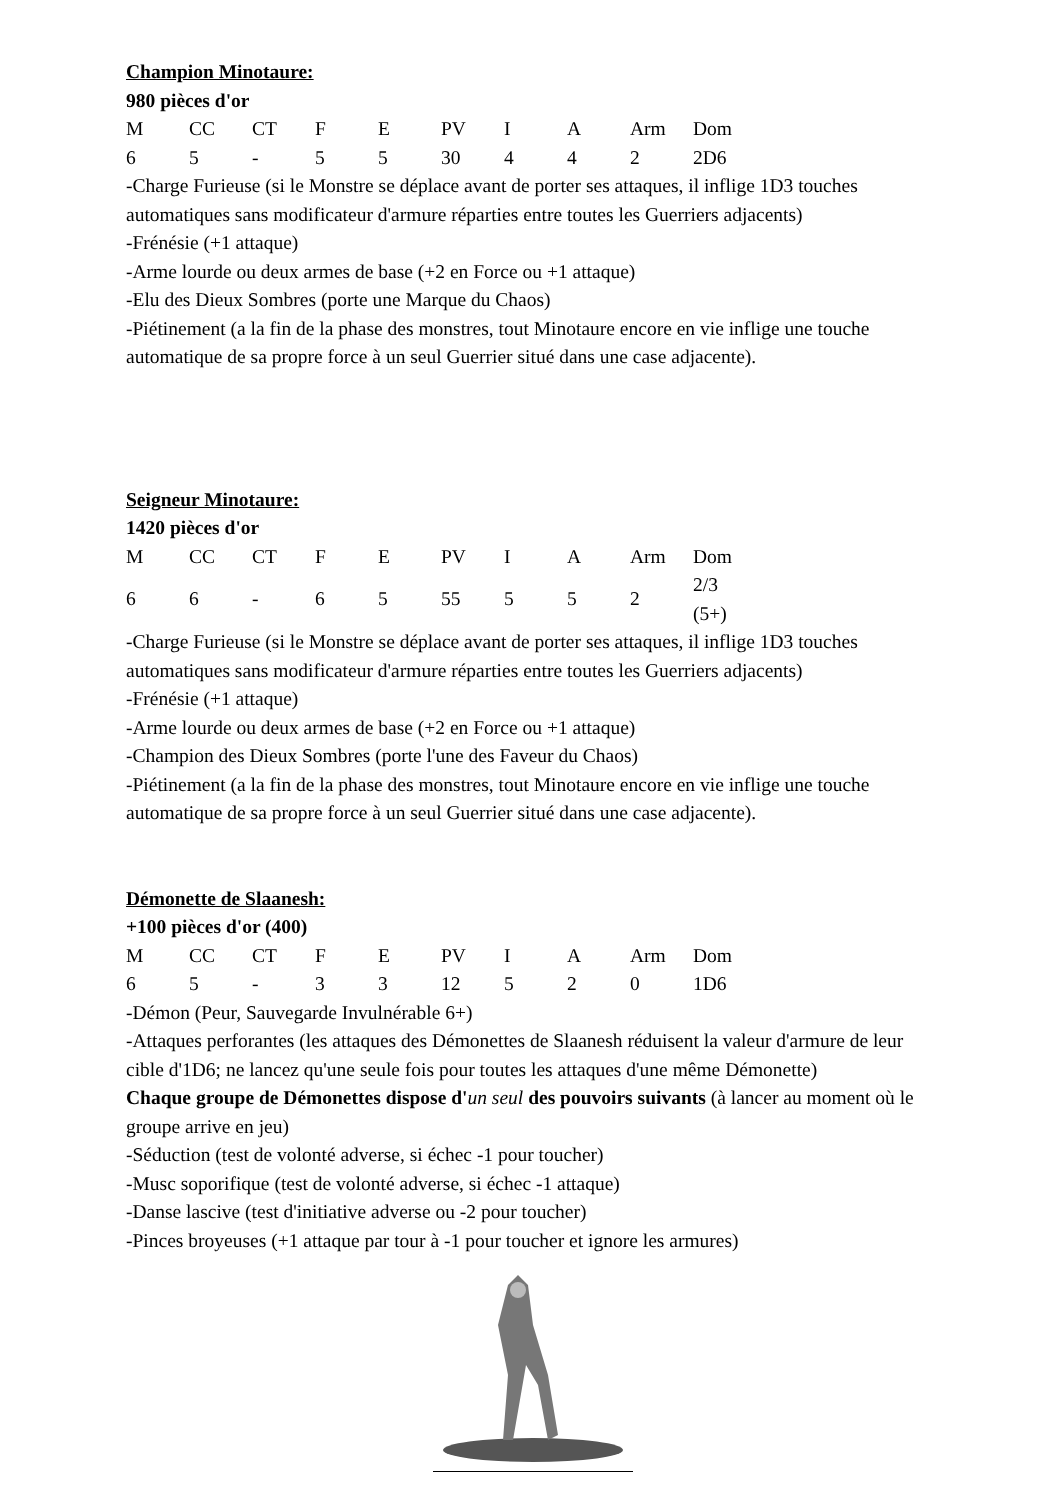Champion Minotaure:
980 pièces d'or
| M | CC | CT | F | E | PV | I | A | Arm | Dom |
| --- | --- | --- | --- | --- | --- | --- | --- | --- | --- |
| 6 | 5 | - | 5 | 5 | 30 | 4 | 4 | 2 | 2D6 |
-Charge Furieuse (si le Monstre se déplace avant de porter ses attaques, il inflige 1D3 touches automatiques sans modificateur d'armure réparties entre toutes les Guerriers adjacents)
-Frénésie (+1 attaque)
-Arme lourde ou deux armes de base (+2 en Force ou +1 attaque)
-Elu des Dieux Sombres (porte une Marque du Chaos)
-Piétinement (a la fin de la phase des monstres, tout Minotaure encore en vie inflige une touche automatique de sa propre force à un seul Guerrier situé dans une case adjacente).
Seigneur Minotaure:
1420 pièces d'or
| M | CC | CT | F | E | PV | I | A | Arm | Dom |
| --- | --- | --- | --- | --- | --- | --- | --- | --- | --- |
| 6 | 6 | - | 6 | 5 | 55 | 5 | 5 | 2 | 2/3 (5+) |
-Charge Furieuse (si le Monstre se déplace avant de porter ses attaques, il inflige 1D3 touches automatiques sans modificateur d'armure réparties entre toutes les Guerriers adjacents)
-Frénésie (+1 attaque)
-Arme lourde ou deux armes de base (+2 en Force ou +1 attaque)
-Champion des Dieux Sombres (porte l'une des Faveur du Chaos)
-Piétinement (a la fin de la phase des monstres, tout Minotaure encore en vie inflige une touche automatique de sa propre force à un seul Guerrier situé dans une case adjacente).
Démonette de Slaanesh:
+100 pièces d'or (400)
| M | CC | CT | F | E | PV | I | A | Arm | Dom |
| --- | --- | --- | --- | --- | --- | --- | --- | --- | --- |
| 6 | 5 | - | 3 | 3 | 12 | 5 | 2 | 0 | 1D6 |
-Démon (Peur, Sauvegarde Invulnérable 6+)
-Attaques perforantes (les attaques des Démonettes de Slaanesh réduisent la valeur d'armure de leur cible d'1D6; ne lancez qu'une seule fois pour toutes les attaques d'une même Démonette)
Chaque groupe de Démonettes dispose d'un seul des pouvoirs suivants (à lancer au moment où le groupe arrive en jeu)
-Séduction (test de volonté adverse, si échec -1 pour toucher)
-Musc soporifique (test de volonté adverse, si échec -1 attaque)
-Danse lascive (test d'initiative adverse ou -2 pour toucher)
-Pinces broyeuses (+1 attaque par tour à -1 pour toucher et ignore les armures)